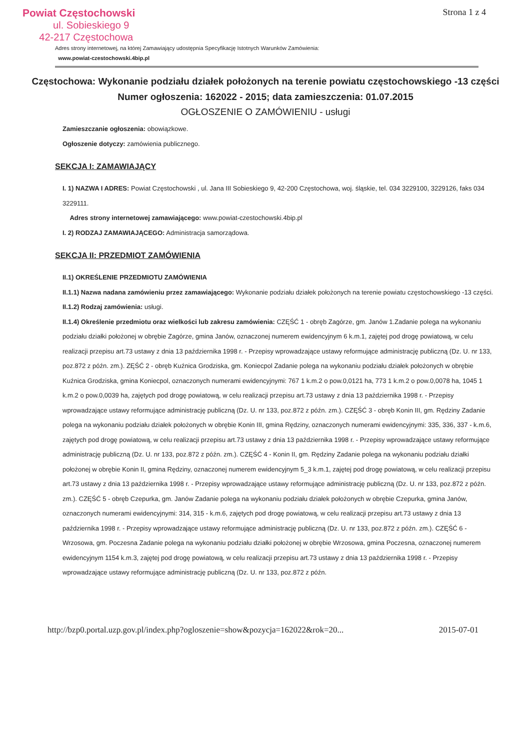Strona 1 z 4
Powiat Częstochowski
ul. Sobieskiego 9
42-217 Częstochowa
Adres strony internetowej, na której Zamawiający udostępnia Specyfikację Istotnych Warunków Zamówienia:
www.powiat-czestochowski.4bip.pl
Częstochowa: Wykonanie podziału działek położonych na terenie powiatu częstochowskiego -13 części
Numer ogłoszenia: 162022 - 2015; data zamieszczenia: 01.07.2015
OGŁOSZENIE O ZAMÓWIENIU - usługi
Zamieszczanie ogłoszenia: obowiązkowe.
Ogłoszenie dotyczy: zamówienia publicznego.
SEKCJA I: ZAMAWIAJĄCY
I. 1) NAZWA I ADRES: Powiat Częstochowski , ul. Jana III Sobieskiego 9, 42-200 Częstochowa, woj. śląskie, tel. 034 3229100, 3229126, faks 034 3229111.
Adres strony internetowej zamawiającego: www.powiat-czestochowski.4bip.pl
I. 2) RODZAJ ZAMAWIAJĄCEGO: Administracja samorządowa.
SEKCJA II: PRZEDMIOT ZAMÓWIENIA
II.1) OKREŚLENIE PRZEDMIOTU ZAMÓWIENIA
II.1.1) Nazwa nadana zamówieniu przez zamawiającego: Wykonanie podziału działek położonych na terenie powiatu częstochowskiego -13 części.
II.1.2) Rodzaj zamówienia: usługi.
II.1.4) Określenie przedmiotu oraz wielkości lub zakresu zamówienia: CZĘŚĆ 1 - obręb Zagórze, gm. Janów 1.Zadanie polega na wykonaniu podziału działki położonej w obrębie Zagórze, gmina Janów, oznaczonej numerem ewidencyjnym 6 k.m.1, zajętej pod drogę powiatową, w celu realizacji przepisu art.73 ustawy z dnia 13 października 1998 r. - Przepisy wprowadzające ustawy reformujące administrację publiczną (Dz. U. nr 133, poz.872 z późn. zm.). ZĘŚĆ 2 - obręb Kuźnica Grodziska, gm. Koniecpol Zadanie polega na wykonaniu podziału działek położonych w obrębie Kuźnica Grodziska, gmina Koniecpol, oznaczonych numerami ewidencyjnymi: 767 1 k.m.2 o pow.0,0121 ha, 773 1 k.m.2 o pow.0,0078 ha, 1045 1 k.m.2 o pow.0,0039 ha, zajętych pod drogę powiatową, w celu realizacji przepisu art.73 ustawy z dnia 13 października 1998 r. - Przepisy wprowadzające ustawy reformujące administrację publiczną (Dz. U. nr 133, poz.872 z późn. zm.). CZĘŚĆ 3 - obręb Konin III, gm. Rędziny Zadanie polega na wykonaniu podziału działek położonych w obrębie Konin III, gmina Rędziny, oznaczonych numerami ewidencyjnymi: 335, 336, 337 - k.m.6, zajętych pod drogę powiatową, w celu realizacji przepisu art.73 ustawy z dnia 13 października 1998 r. - Przepisy wprowadzające ustawy reformujące administrację publiczną (Dz. U. nr 133, poz.872 z późn. zm.). CZĘŚĆ 4 - Konin II, gm. Rędziny Zadanie polega na wykonaniu podziału działki położonej w obrębie Konin II, gmina Rędziny, oznaczonej numerem ewidencyjnym 5_3 k.m.1, zajętej pod drogę powiatową, w celu realizacji przepisu art.73 ustawy z dnia 13 października 1998 r. - Przepisy wprowadzające ustawy reformujące administrację publiczną (Dz. U. nr 133, poz.872 z późn. zm.). CZĘŚĆ 5 - obręb Czepurka, gm. Janów Zadanie polega na wykonaniu podziału działek położonych w obrębie Czepurka, gmina Janów, oznaczonych numerami ewidencyjnymi: 314, 315 - k.m.6, zajętych pod drogę powiatową, w celu realizacji przepisu art.73 ustawy z dnia 13 października 1998 r. - Przepisy wprowadzające ustawy reformujące administrację publiczną (Dz. U. nr 133, poz.872 z późn. zm.). CZĘŚĆ 6 - Wrzosowa, gm. Poczesna Zadanie polega na wykonaniu podziału działki położonej w obrębie Wrzosowa, gmina Poczesna, oznaczonej numerem ewidencyjnym 1154 k.m.3, zajętej pod drogę powiatową, w celu realizacji przepisu art.73 ustawy z dnia 13 października 1998 r. - Przepisy wprowadzające ustawy reformujące administrację publiczną (Dz. U. nr 133, poz.872 z późn.
http://bzp0.portal.uzp.gov.pl/index.php?ogloszenie=show&pozycja=162022&rok=20... 2015-07-01